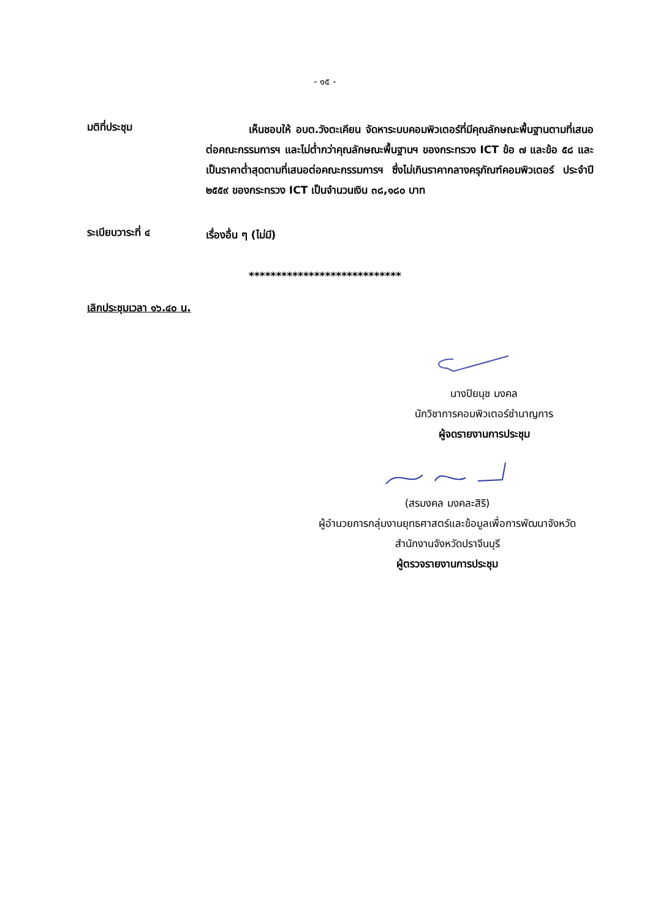- ๑๕ -
มติที่ประชุม
เห็นชอบให้ อบต.วังตะเคียน จัดหาระบบคอมพิวเตอร์ที่มีคุณลักษณะพื้นฐานตามที่เสนอต่อคณะกรรมการฯ และไม่ต่ำกว่าคุณลักษณะพื้นฐานฯ ของกระทรวง ICT ข้อ ๗ และข้อ ๕๘ และเป็นราคาต่ำสุดตามที่เสนอต่อคณะกรรมการฯ ซึ่งไม่เกินราคากลางครุภัณฑ์คอมพิวเตอร์ ประจำปี ๒๕๕๙ ของกระทรวง ICT เป็นจำนวนเงิน ๓๘,๑๘๐ บาท
ระเบียบวาระที่ ๔
เรื่องอื่น ๆ (ไม่มี)
****************************
เลิกประชุมเวลา ๑๖.๔๐ น.
นางปิยนุช มงคล
นักวิชาการคอมพิวเตอร์ชำนาญการ
ผู้จดรายงานการประชุม
(สรมงคล มงคละสิริ)
ผู้อำนวยการกลุ่มงานยุทธศาสตร์และข้อมูลเพื่อการพัฒนาจังหวัด
สำนักงานจังหวัดปราจีนบุรี
ผู้ตรวจรายงานการประชุม